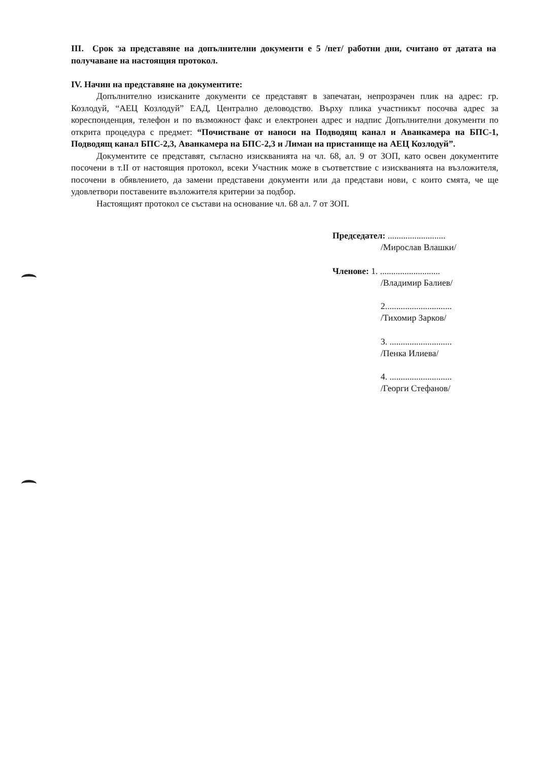III. Срок за представяне на допълнителни документи е 5 /пет/ работни дни, считано от датата на получаване на настоящия протокол.
IV. Начин на представяне на документите:
Допълнително изисканите документи се представят в запечатан, непрозрачен плик на адрес: гр. Козлодуй, “АЕЦ Козлодуй” ЕАД, Централно деловодство. Върху плика участникът посочва адрес за кореспонденция, телефон и по възможност факс и електронен адрес и надпис Допълнителни документи по открита процедура с предмет: “Почистване от наноси на Подводящ канал и Аванкамера на БПС-1, Подводящ канал БПС-2,3, Аванкамера на БПС-2,3 и Лиман на пристанище на АЕЦ Козлодуй”.
Документите се представят, съгласно изискванията на чл. 68, ал. 9 от ЗОП, като освен документите посочени в т.II от настоящия протокол, всеки Участник може в съответствие с изискванията на възложителя, посочени в обявлението, да замени представени документи или да представи нови, с които смята, че ще удовлетвори поставените възложителя критерии за подбор.
Настоящият протокол се състави на основание чл. 68 ал. 7 от ЗОП.
Председател: ..........................
/Мирослав Влашки/
Членове: 1. ...........................
/Владимир Балиев/
2..............................
/Тихомир Зарков/
3. ............................
/Пенка Илиева/
4. ............................
/Георги Стефанов/